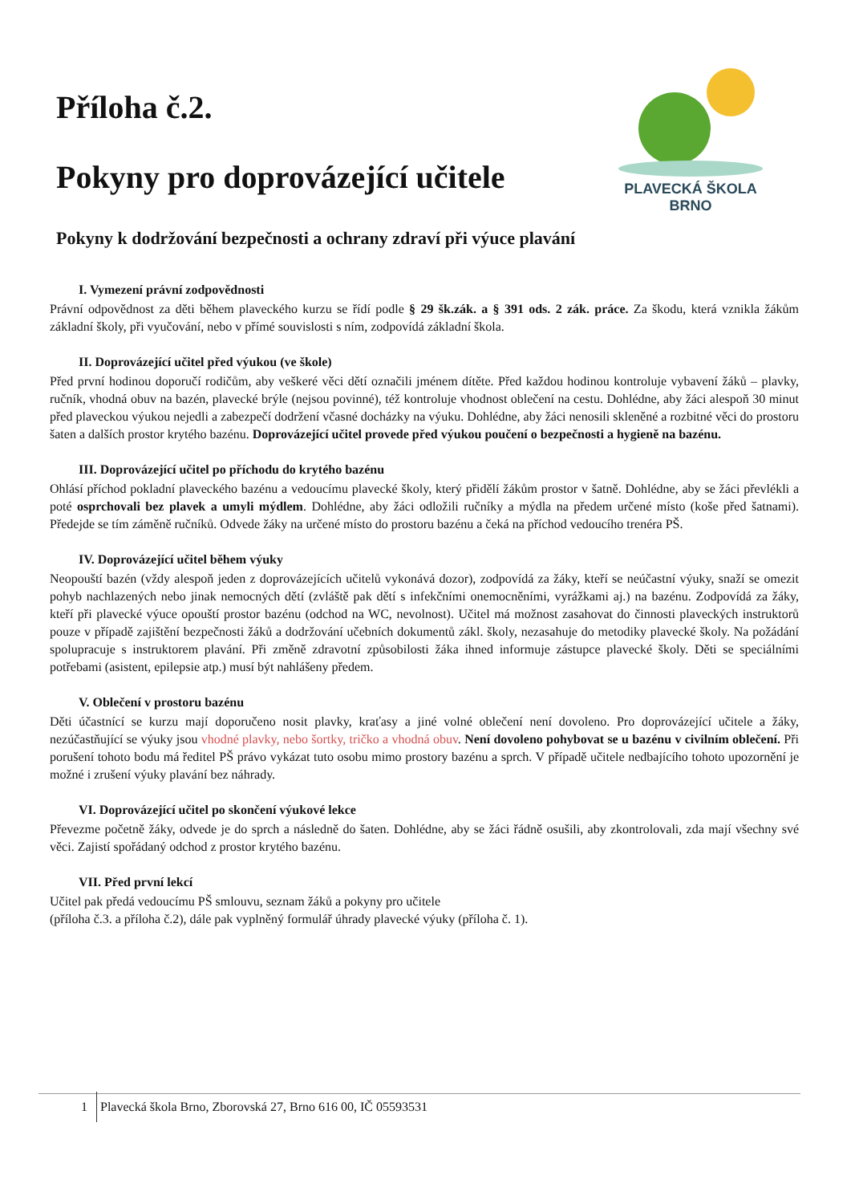Příloha č.2.
Pokyny pro doprovázející učitele
PLAVECKÁ ŠKOLA
BRNO
Pokyny k dodržování bezpečnosti a ochrany zdraví při výuce plavání
I. Vymezení právní zodpovědnosti
Právní odpovědnost za děti během plaveckého kurzu se řídí podle § 29 šk.zák. a § 391 ods. 2 zák. práce. Za škodu, která vznikla žákům základní školy, při vyučování, nebo v přímé souvislosti s ním, zodpovídá základní škola.
II. Doprovázející učitel před výukou (ve škole)
Před první hodinou doporučí rodičům, aby veškeré věci dětí označili jménem dítěte. Před každou hodinou kontroluje vybavení žáků – plavky, ručník, vhodná obuv na bazén, plavecké brýle (nejsou povinné), též kontroluje vhodnost oblečení na cestu. Dohlédne, aby žáci alespoň 30 minut před plaveckou výukou nejedli a zabezpečí dodržení včasné docházky na výuku. Dohlédne, aby žáci nenosili skleněné a rozbitné věci do prostoru šaten a dalších prostor krytého bazénu. Doprovázející učitel provede před výukou poučení o bezpečnosti a hygieně na bazénu.
III. Doprovázející učitel po příchodu do krytého bazénu
Ohlásí příchod pokladní plaveckého bazénu a vedoucímu plavecké školy, který přidělí žákům prostor v šatně. Dohlédne, aby se žáci převlékli a poté osprchovali bez plavek a umyli mýdlem. Dohlédne, aby žáci odložili ručníky a mýdla na předem určené místo (koše před šatnami). Předejde se tím záměně ručníků. Odvede žáky na určené místo do prostoru bazénu a čeká na příchod vedoucího trenéra PŠ.
IV. Doprovázející učitel během výuky
Neopouští bazén (vždy alespoň jeden z doprovázejících učitelů vykonává dozor), zodpovídá za žáky, kteří se neúčastní výuky, snaží se omezit pohyb nachlazených nebo jinak nemocných dětí (zvláště pak dětí s infekčními onemocněními, vyrážkami aj.) na bazénu. Zodpovídá za žáky, kteří při plavecké výuce opouští prostor bazénu (odchod na WC, nevolnost). Učitel má možnost zasahovat do činnosti plaveckých instruktorů pouze v případě zajištění bezpečnosti žáků a dodržování učebních dokumentů zákl. školy, nezasahuje do metodiky plavecké školy. Na požádání spolupracuje s instruktorem plavání. Při změně zdravotní způsobilosti žáka ihned informuje zástupce plavecké školy. Děti se speciálními potřebami (asistent, epilepsie atp.) musí být nahlášeny předem.
V. Oblečení v prostoru bazénu
Děti účastnící se kurzu mají doporučeno nosit plavky, kraťasy a jiné volné oblečení není dovoleno. Pro doprovázející učitele a žáky, nezúčastňující se výuky jsou vhodné plavky, nebo šortky, tričko a vhodná obuv. Není dovoleno pohybovat se u bazénu v civilním oblečení. Při porušení tohoto bodu má ředitel PŠ právo vykázat tuto osobu mimo prostory bazénu a sprch. V případě učitele nedbajícího tohoto upozornění je možné i zrušení výuky plavání bez náhrady.
VI. Doprovázející učitel po skončení výukové lekce
Převezme početně žáky, odvede je do sprch a následně do šaten. Dohlédne, aby se žáci řádně osušili, aby zkontrolovali, zda mají všechny své věci. Zajistí spořádaný odchod z prostor krytého bazénu.
VII. Před první lekcí
Učitel pak předá vedoucímu PŠ smlouvu, seznam žáků a pokyny pro učitele
(příloha č.3. a příloha č.2), dále pak vyplněný formulář úhrady plavecké výuky (příloha č. 1).
1 Plavecká škola Brno, Zborovská 27, Brno 616 00, IČ 05593531